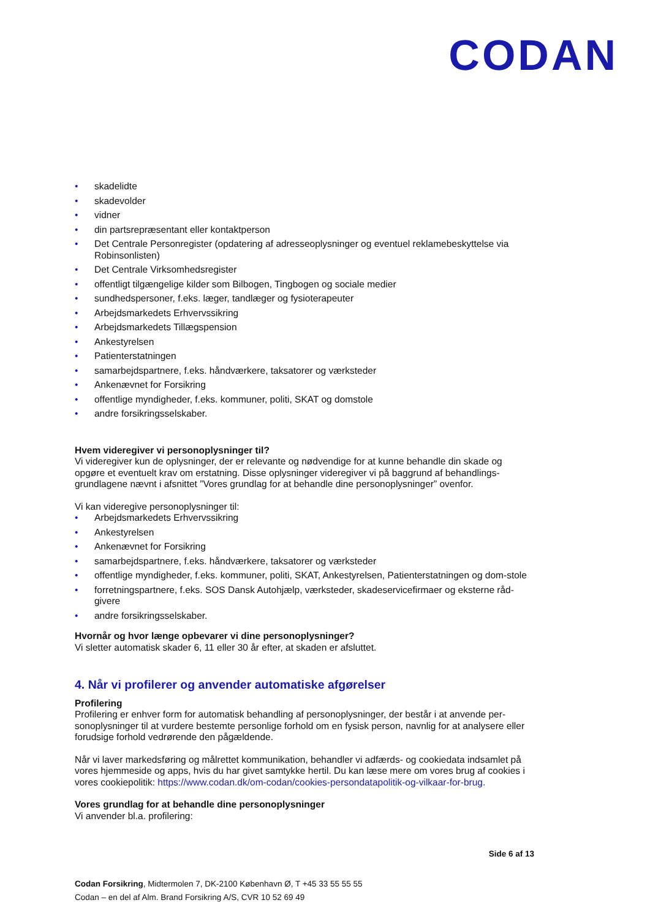CODAN
• skadelidte
• skadevolder
• vidner
• din partsrepræsentant eller kontaktperson
• Det Centrale Personregister (opdatering af adresseoplysninger og eventuel reklamebeskyttelse via Robinsonlisten)
• Det Centrale Virksomhedsregister
• offentligt tilgængelige kilder som Bilbogen, Tingbogen og sociale medier
• sundhedspersoner, f.eks. læger, tandlæger og fysioterapeuter
• Arbejdsmarkedets Erhvervssikring
• Arbejdsmarkedets Tillægspension
• Ankestyrelsen
• Patienterstatningen
• samarbejdspartnere, f.eks. håndværkere, taksatorer og værksteder
• Ankenævnet for Forsikring
• offentlige myndigheder, f.eks. kommuner, politi, SKAT og domstole
• andre forsikringsselskaber.
Hvem videregiver vi personoplysninger til?
Vi videregiver kun de oplysninger, der er relevante og nødvendige for at kunne behandle din skade og opgøre et eventuelt krav om erstatning. Disse oplysninger videregiver vi på baggrund af behandlings-grundlagene nævnt i afsnittet ”Vores grundlag for at behandle dine personoplysninger” ovenfor.
Vi kan videregive personoplysninger til:
• Arbejdsmarkedets Erhvervssikring
• Ankestyrelsen
• Ankenævnet for Forsikring
• samarbejdspartnere, f.eks. håndværkere, taksatorer og værksteder
• offentlige myndigheder, f.eks. kommuner, politi, SKAT, Ankestyrelsen, Patienterstatningen og dom-stole
• forretningspartnere, f.eks. SOS Dansk Autohjælp, værksteder, skadeservicefirmaer og eksterne råd-givere
• andre forsikringsselskaber.
Hvornår og hvor længe opbevarer vi dine personoplysninger?
Vi sletter automatisk skader 6, 11 eller 30 år efter, at skaden er afsluttet.
4. Når vi profilerer og anvender automatiske afgørelser
Profilering
Profilering er enhver form for automatisk behandling af personoplysninger, der består i at anvende per-sonoplysninger til at vurdere bestemte personlige forhold om en fysisk person, navnlig for at analysere eller forudsige forhold vedrørende den pågældende.
Når vi laver markedsføring og målrettet kommunikation, behandler vi adfærds- og cookiedata indsamlet på vores hjemmeside og apps, hvis du har givet samtykke hertil. Du kan læse mere om vores brug af cookies i vores cookiepolitik: https://www.codan.dk/om-codan/cookies-persondatapolitik-og-vilkaar-for-brug.
Vores grundlag for at behandle dine personoplysninger
Vi anvender bl.a. profilering:
Side 6 af 13
Codan Forsikring, Midtermolen 7, DK-2100 København Ø, T +45 33 55 55 55
Codan – en del af Alm. Brand Forsikring A/S, CVR 10 52 69 49